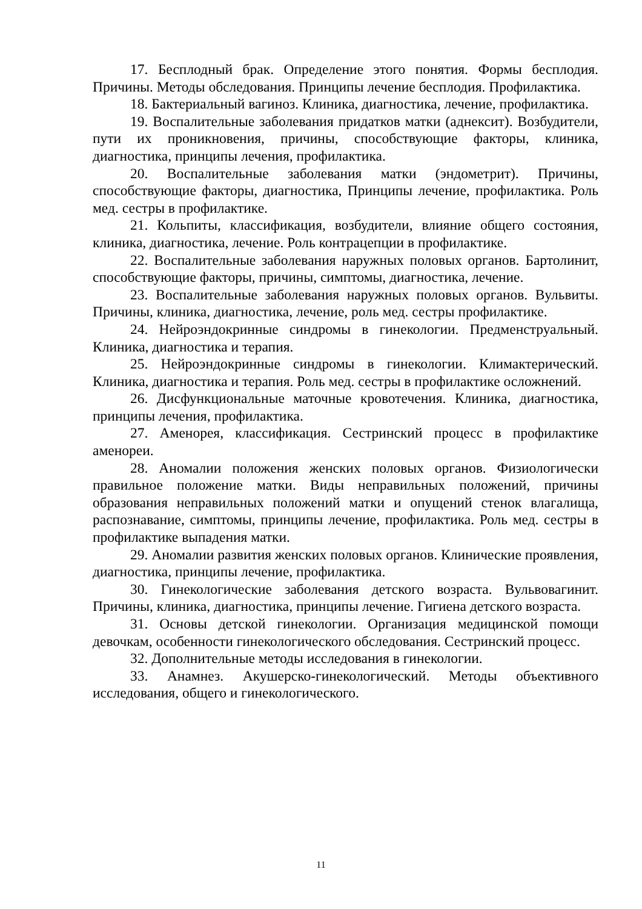17. Бесплодный брак. Определение этого понятия. Формы бесплодия. Причины. Методы обследования. Принципы лечение бесплодия. Профилактика.
18. Бактериальный вагиноз. Клиника, диагностика, лечение, профилактика.
19. Воспалительные заболевания придатков матки (аднексит). Возбудители, пути их проникновения, причины, способствующие факторы, клиника, диагностика, принципы лечения, профилактика.
20. Воспалительные заболевания матки (эндометрит). Причины, способствующие факторы, диагностика, Принципы лечение, профилактика. Роль мед. сестры в профилактике.
21. Кольпиты, классификация, возбудители, влияние общего состояния, клиника, диагностика, лечение. Роль контрацепции в профилактике.
22. Воспалительные заболевания наружных половых органов. Бартолинит, способствующие факторы, причины, симптомы, диагностика, лечение.
23. Воспалительные заболевания наружных половых органов. Вульвиты. Причины, клиника, диагностика, лечение, роль мед. сестры профилактике.
24. Нейроэндокринные синдромы в гинекологии. Предменструальный. Клиника, диагностика и терапия.
25. Нейроэндокринные синдромы в гинекологии. Климактерический. Клиника, диагностика и терапия. Роль мед. сестры в профилактике осложнений.
26. Дисфункциональные маточные кровотечения. Клиника, диагностика, принципы лечения, профилактика.
27. Аменорея, классификация. Сестринский процесс в профилактике аменореи.
28. Аномалии положения женских половых органов. Физиологически правильное положение матки. Виды неправильных положений, причины образования неправильных положений матки и опущений стенок влагалища, распознавание, симптомы, принципы лечение, профилактика. Роль мед. сестры в профилактике выпадения матки.
29. Аномалии развития женских половых органов. Клинические проявления, диагностика, принципы лечение, профилактика.
30. Гинекологические заболевания детского возраста. Вульвовагинит. Причины, клиника, диагностика, принципы лечение. Гигиена детского возраста.
31. Основы детской гинекологии. Организация медицинской помощи девочкам, особенности гинекологического обследования. Сестринский процесс.
32. Дополнительные методы исследования в гинекологии.
33. Анамнез. Акушерско-гинекологический. Методы объективного исследования, общего и гинекологического.
11